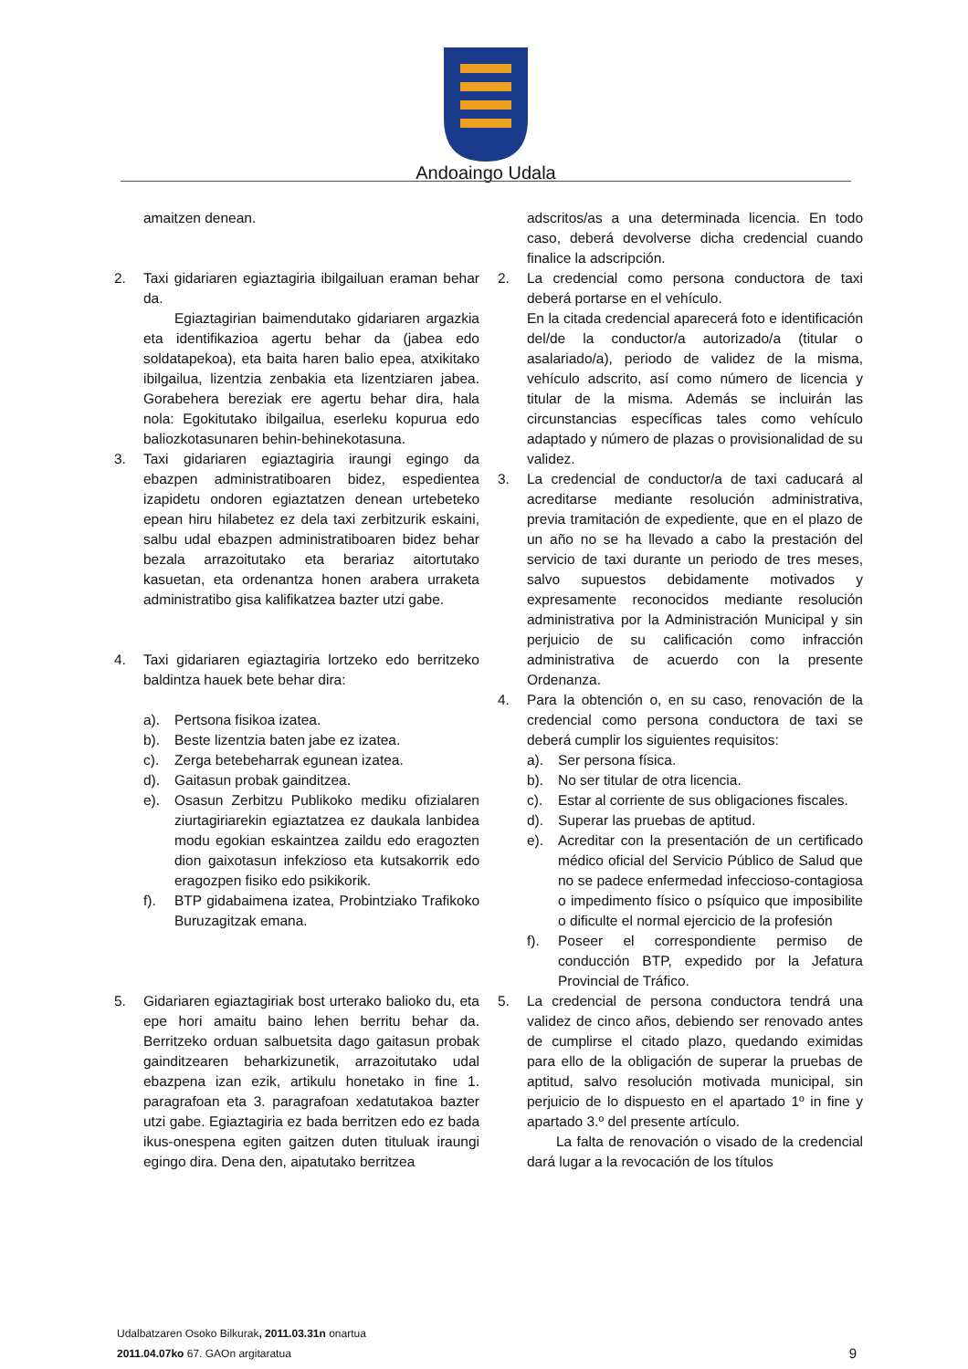Andoaingo Udala
amaitzen denean.
2. Taxi gidariaren egiaztagiria ibilgailuan eraman behar da.
Egiaztagirian baimendutako gidariaren argazkia eta identifikazioa agertu behar da (jabea edo soldatapekoa), eta baita haren balio epea, atxikitako ibilgailua, lizentzia zenbakia eta lizentziaren jabea. Gorabehera bereziak ere agertu behar dira, hala nola: Egokitutako ibilgailua, eserleku kopurua edo baliozkotasunaren behin-behinekotasuna.
3. Taxi gidariaren egiaztagiria iraungi egingo da ebazpen administratiboaren bidez, espedientea izapidetu ondoren egiaztatzen denean urtebeteko epean hiru hilabetez ez dela taxi zerbitzurik eskaini, salbu udal ebazpen administratiboaren bidez behar bezala arrazoitutako eta berariaz aitortutako kasuetan, eta ordenantza honen arabera urraketa administratibo gisa kalifikatzea bazter utzi gabe.
4. Taxi gidariaren egiaztagiria lortzeko edo berritzeko baldintza hauek bete behar dira:
a). Pertsona fisikoa izatea.
b). Beste lizentzia baten jabe ez izatea.
c). Zerga betebeharrak egunean izatea.
d). Gaitasun probak gainditzea.
e). Osasun Zerbitzu Publikoko mediku ofizialaren ziurtagiriarekin egiaztatzea ez daukala lanbidea modu egokian eskaintzea zaildu edo eragozten dion gaixotasun infekzioso eta kutsakorrik edo eragozpen fisiko edo psikikorik.
f). BTP gidabaimena izatea, Probintziako Trafikoko Buruzagitzak emana.
5. Gidariaren egiaztagiriak bost urterako balioko du, eta epe hori amaitu baino lehen berritu behar da. Berritzeko orduan salbuetsita dago gaitasun probak gainditzearen beharkizunetik, arrazoitutako udal ebazpena izan ezik, artikulu honetako in fine 1. paragrafoan eta 3. paragrafoan xedatutakoa bazter utzi gabe. Egiaztagiria ez bada berritzen edo ez bada ikus-onespena egiten gaitzen duten tituluak iraungi egingo dira. Dena den, aipatutako berritzea
adscritos/as a una determinada licencia. En todo caso, deberá devolverse dicha credencial cuando finalice la adscripción.
2. La credencial como persona conductora de taxi deberá portarse en el vehículo.
En la citada credencial aparecerá foto e identificación del/de la conductor/a autorizado/a (titular o asalariado/a), periodo de validez de la misma, vehículo adscrito, así como número de licencia y titular de la misma. Además se incluirán las circunstancias específicas tales como vehículo adaptado y número de plazas o provisionalidad de su validez.
3. La credencial de conductor/a de taxi caducará al acreditarse mediante resolución administrativa, previa tramitación de expediente, que en el plazo de un año no se ha llevado a cabo la prestación del servicio de taxi durante un periodo de tres meses, salvo supuestos debidamente motivados y expresamente reconocidos mediante resolución administrativa por la Administración Municipal y sin perjuicio de su calificación como infracción administrativa de acuerdo con la presente Ordenanza.
4. Para la obtención o, en su caso, renovación de la credencial como persona conductora de taxi se deberá cumplir los siguientes requisitos:
a). Ser persona física.
b). No ser titular de otra licencia.
c). Estar al corriente de sus obligaciones fiscales.
d). Superar las pruebas de aptitud.
e). Acreditar con la presentación de un certificado médico oficial del Servicio Público de Salud que no se padece enfermedad infeccioso-contagiosa o impedimento físico o psíquico que imposibilite o dificulte el normal ejercicio de la profesión
f). Poseer el correspondiente permiso de conducción BTP, expedido por la Jefatura Provincial de Tráfico.
5. La credencial de persona conductora tendrá una validez de cinco años, debiendo ser renovado antes de cumplirse el citado plazo, quedando eximidas para ello de la obligación de superar la pruebas de aptitud, salvo resolución motivada municipal, sin perjuicio de lo dispuesto en el apartado 1º in fine y apartado 3.º del presente artículo.
La falta de renovación o visado de la credencial dará lugar a la revocación de los títulos
Udalbatzaren Osoko Bilkurak, 2011.03.31n onartua
2011.04.07ko 67. GAOn argitaratua
9